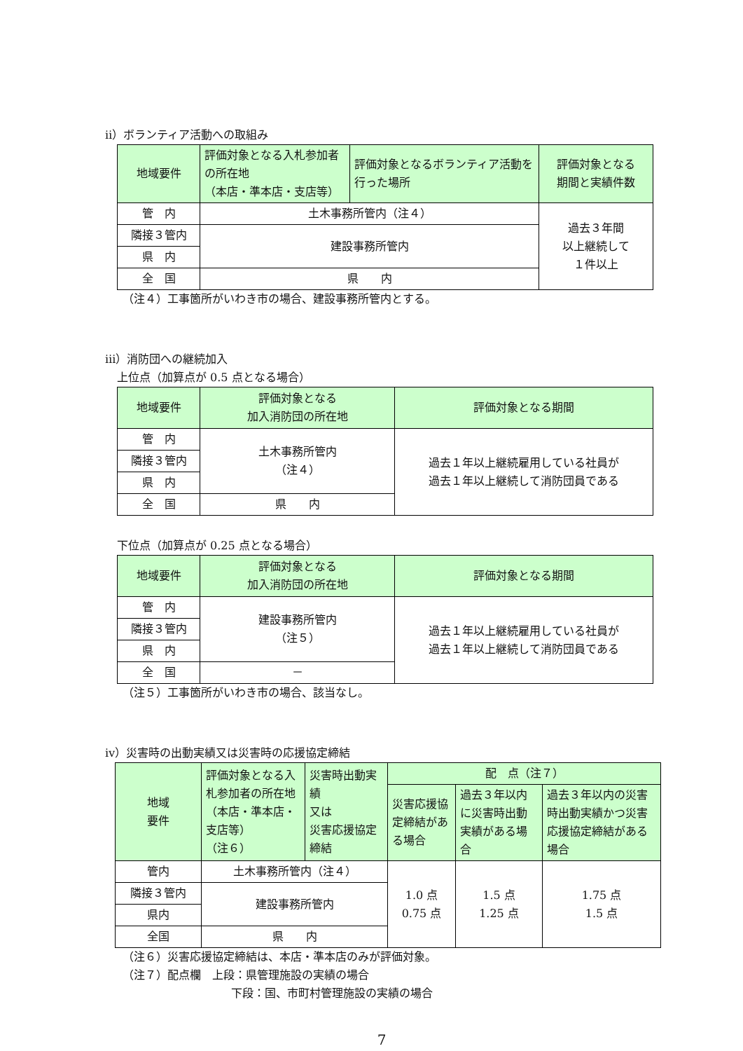ⅱ）ボランティア活動への取組み
| 地域要件 | 評価対象となる入札参加者の所在地 （本店・準本店・支店等） | 評価対象となるボランティア活動を行った場所 | 評価対象となる 期間と実績件数 |
| --- | --- | --- | --- |
| 管 内 | 土木事務所管内（注４） | | 過去３年間 以上継続して １件以上 |
| 隣接３管内 | 建設事務所管内 | | |
| 県 内 | | | |
| 全 国 | 県 内 | | |
（注４）工事箇所がいわき市の場合、建設事務所管内とする。
ⅲ）消防団への継続加入
上位点（加算点が 0.5 点となる場合）
| 地域要件 | 評価対象となる 加入消防団の所在地 | 評価対象となる期間 |
| --- | --- | --- |
| 管 内 | 土木事務所管内 （注４） | 過去１年以上継続雇用している社員が 過去１年以上継続して消防団員である |
| 隣接３管内 | | |
| 県 内 | | |
| 全 国 | 県 内 | |
下位点（加算点が 0.25 点となる場合）
| 地域要件 | 評価対象となる 加入消防団の所在地 | 評価対象となる期間 |
| --- | --- | --- |
| 管 内 | 建設事務所管内 （注５） | 過去１年以上継続雇用している社員が 過去１年以上継続して消防団員である |
| 隣接３管内 | | |
| 県 内 | | |
| 全 国 | － | |
（注５）工事箇所がいわき市の場合、該当なし。
ⅳ）災害時の出動実績又は災害時の応援協定締結
| 地域 要件 | 評価対象となる入札参加者の所在地 （本店・準本店・支店等） （注６） | 災害時出動実績 又は 災害応援協定締結 | 配 点（注７） | | |
| --- | --- | --- | --- | --- | --- |
| | | | 災害応援協定締結がある場合 | 過去３年以内に災害時出動実績がある場合 | 過去３年以内の災害時出動実績かつ災害応援協定締結がある場合 |
| 管内 | 土木事務所管内（注４） | | 1.0 点 0.75 点 | 1.5 点 1.25 点 | 1.75 点 1.5 点 |
| 隣接３管内 | 建設事務所管内 | | | | |
| 県内 | | | | | |
| 全国 | 県 内 | | | | |
（注６）災害応援協定締結は、本店・準本店のみが評価対象。
（注７）配点欄　上段：県管理施設の実績の場合
下段：国、市町村管理施設の実績の場合
7